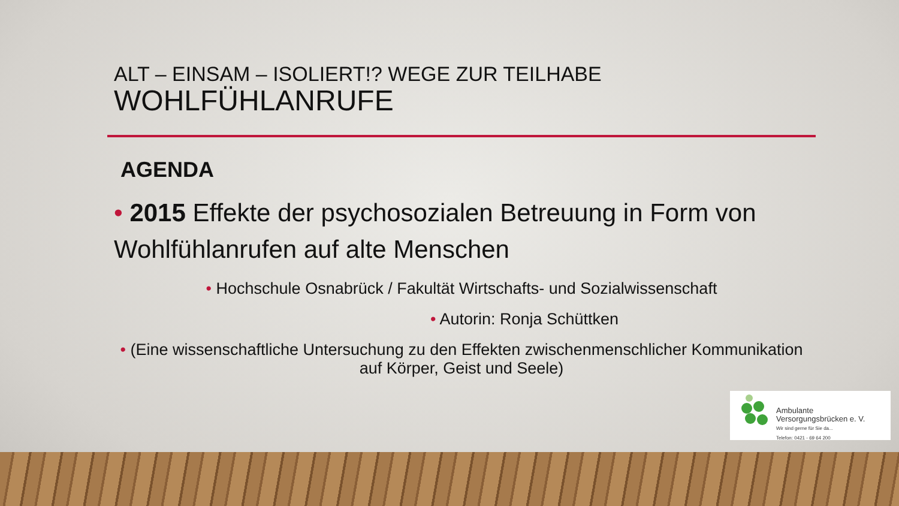ALT – EINSAM – ISOLIERT!? WEGE ZUR TEILHABE
WOHLFÜHLANRUFE
AGENDA
• 2015 Effekte der psychosozialen Betreuung in Form von Wohlfühlanrufen auf alte Menschen
• Hochschule Osnabrück / Fakultät Wirtschafts- und Sozialwissenschaft
• Autorin: Ronja Schüttken
• (Eine wissenschaftliche Untersuchung zu den Effekten zwischenmenschlicher Kommunikation auf Körper, Geist und Seele)
Ambulante
Versorgungsbrücken e. V.
Wir sind gerne für Sie da...
Telefon: 0421 - 69 64 200